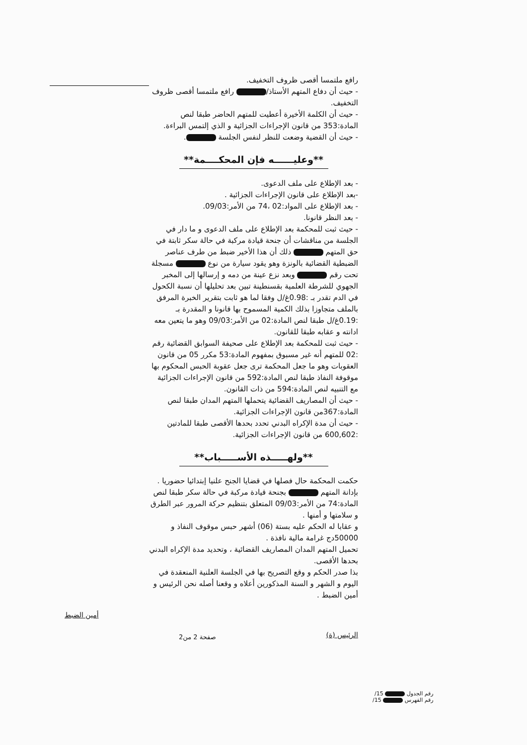رافع ملتمسا أقصى ظروف التخفيف.
- حيث أن دفاع المتهم الأستاذ/ رافع ملتمسا أقصى ظروف التخفيف.
- حيث أن الكلمة الأخيرة أعطيت للمتهم الحاضر طبقا لنص المادة:353 من قانون الإجراءات الجزائية و الذي إلتمس البراءة.
- حيث أن القضية وضعت للنظر لنفس الجلسة .
**وعليــــــه فإن المحكــــمة**
- بعد الإطلاع على ملف الدعوى.
-بعد الإطلاع على قانون الإجراءات الجزائية .
- بعد الإطلاع على المواد:02 ،74 من الأمر:09/03.
- بعد النظر قانونا.
- حيث ثبت للمحكمة بعد الإطلاع على ملف الدعوى و ما دار في الجلسة من مناقشات أن جنحة قيادة مركبة في حالة سكر ثابتة في حق المتهم ذلك أن هذا الأخير ضبط من طرف عناصر الضبطية القضائية بالونزة وهو يقود سيارة من نوع مسجلة تحت رقم وبعد نزع عينة من دمه و إرسالها إلى المخبر الجهوي للشرطة العلمية بقسنطينة تبين بعد تحليلها أن نسبة الكحول في الدم تقدر بـ :0.98غ/ل وفقا لما هو ثابت بتقرير الخبرة المرفق بالملف متجاوزا بذلك الكمية المسموح بها قانونا و المقدرة بـ :0.19غ/ل طبقا لنص المادة:02 من الأمر:09/03 وهو ما يتعين معه ادانته و عقابه طبقا للقانون.
- حيث ثبت للمحكمة بعد الإطلاع على صحيفة السوابق القضائية رقم :02 للمتهم أنه غير مسبوق بمفهوم المادة:53 مكرر 05 من قانون العقوبات وهو ما جعل المحكمة ترى جعل عقوبة الحبس المحكوم بها موقوفة النفاذ طبقا لنص المادة:592 من قانون الإجراءات الجزائية مع التنبيه لنص المادة:594 من ذات القانون.
- حيث أن المصاريف القضائية يتحملها المتهم المدان طبقا لنص المادة:367من قانون الإجراءات الجزائية.
- حيث أن مدة الإكراه البدني تحدد بحدها الأقصى طبقا للمادتين :600,602 من قانون الإجراءات الجزائية.
**ولهـــــذه الأســـــباب**
حكمت المحكمة حال فصلها في قضايا الجنح علنيا إبتدائيا حضوريا .
بإدانة المتهم بجنحة قيادة مركبة في حالة سكر طبقا لنص المادة:74 من الأمر:09/03 المتعلق بتنظيم حركة المرور عبر الطرق و سلامتها و أمنها .
و عقابا له الحكم عليه بستة (06) أشهر حبس موقوف النفاذ و 50000دج غرامة مالية نافذة .
تحميل المتهم المدان المصاريف القضائية ، وتحديد مدة الإكراه البدني بحدها الأقصى.
بذا صدر الحكم و وقع التصريح بها في الجلسة العلنية المنعقدة في اليوم و الشهر و السنة المذكورين أعلاه و وقعنا أصله نحن الرئيس و أمين الضبط .
الرئيس (ة) أمين الضبط
صفحة 2 من2
رقم الجدول 15/
رقم الفهرس 15/